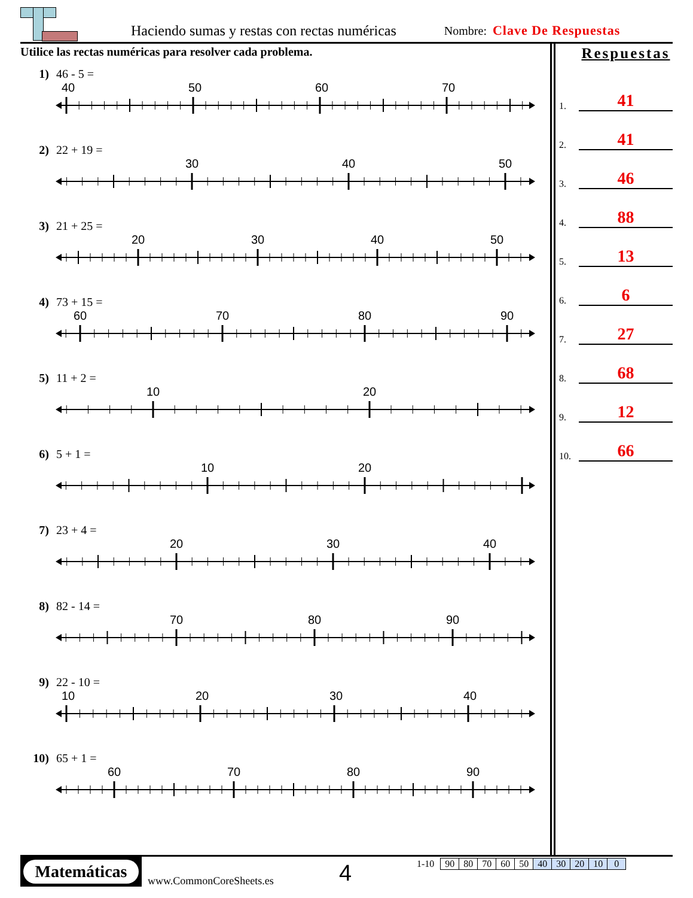Haciendo sumas y restas con rectas numéricas Nombre: Clave De Respuestas
Utilice las rectas numéricas para resolver cada problema.
1) 46 - 5 =
40 50 60 70
2) 22 + 19 =
30 40 50
3) 21 + 25 =
20 30 40 50
4) 73 + 15 =
60 70 80 90
5) 11 + 2 =
10 20
6) 5 + 1 =
10 20
7) 23 + 4 =
20 30 40
8) 82 - 14 =
70 80 90
9) 22 - 10 =
10 20 30 40
10) 65 + 1 =
60 70 80 90
Respuestas
1. 41
2. 41
3. 46
4. 88
5. 13
6. 6
7. 27
8. 68
9. 12
10. 66
Matemáticas
www.CommonCoreSheets.es
4
1-10
| 90 | 80 | 70 | 60 | 50 | 40 | 30 | 20 | 10 | 0 |